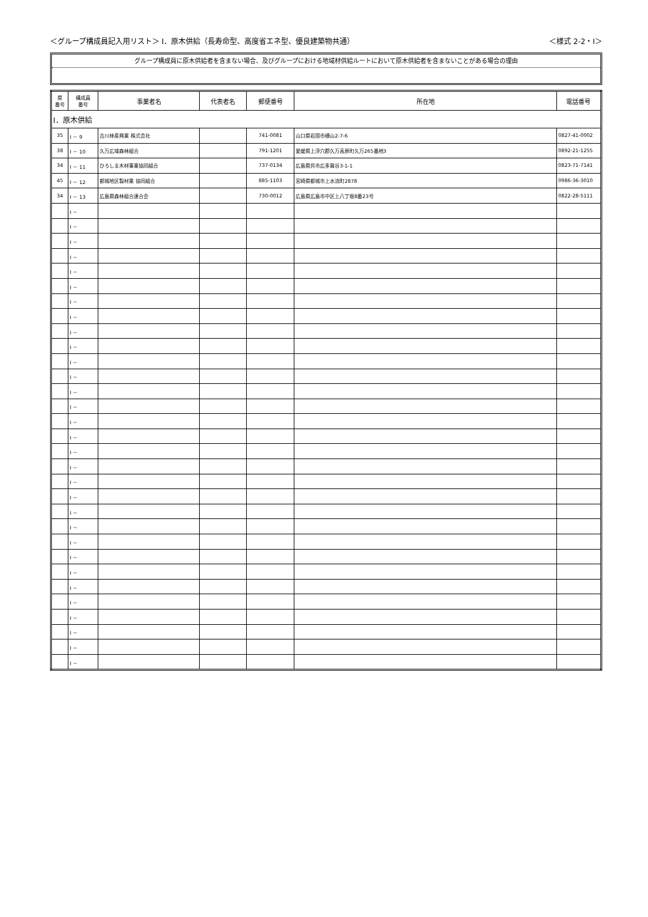＜グループ構成員記入用リスト＞ Ⅰ．原木供給（長寿命型、高度省エネ型、優良建築物共通） ＜様式 2-2・Ⅰ＞
グループ構成員に原木供給者を含まない場合、及びグループにおける地域材供給ルートにおいて原木供給者を含まないことがある場合の理由
| 県 番号 | 構成員 番号 | 事業者名 | 代表者名 | 郵便番号 | 所在地 | 電話番号 |
| --- | --- | --- | --- | --- | --- | --- |
| Ⅰ．原木供給 | | | | | | |
| 35 | Ⅰ － 9 | 吉川林産興業 株式会社 | | 741-0081 | 山口県岩国市横山2-7-6 | 0827-41-0002 |
| 38 | Ⅰ － 10 | 久万広域森林組合 | | 791-1201 | 愛媛県上浮穴郡久万高原町久万265番地3 | 0892-21-1255 |
| 34 | Ⅰ － 11 | ひろしま木材事業協同組合 | | 737-0134 | 広島県呉市広多賀谷3-1-1 | 0823-71-7141 |
| 45 | Ⅰ － 12 | 都城地区製材業 協同組合 | | 885-1103 | 宮崎県都城市上水流町2878 | 0986-36-3010 |
| 34 | Ⅰ － 13 | 広島県森林組合連合会 | | 730-0012 | 広島県広島市中区上八丁堀8番23号 | 0822-28-5111 |
| | Ⅰ － | | | | | |
| | Ⅰ － | | | | | |
| | Ⅰ － | | | | | |
| | Ⅰ － | | | | | |
| | Ⅰ － | | | | | |
| | Ⅰ － | | | | | |
| | Ⅰ － | | | | | |
| | Ⅰ － | | | | | |
| | Ⅰ － | | | | | |
| | Ⅰ － | | | | | |
| | Ⅰ － | | | | | |
| | Ⅰ － | | | | | |
| | Ⅰ － | | | | | |
| | Ⅰ － | | | | | |
| | Ⅰ － | | | | | |
| | Ⅰ － | | | | | |
| | Ⅰ － | | | | | |
| | Ⅰ － | | | | | |
| | Ⅰ － | | | | | |
| | Ⅰ － | | | | | |
| | Ⅰ － | | | | | |
| | Ⅰ － | | | | | |
| | Ⅰ － | | | | | |
| | Ⅰ － | | | | | |
| | Ⅰ － | | | | | |
| | Ⅰ － | | | | | |
| | Ⅰ － | | | | | |
| | Ⅰ － | | | | | |
| | Ⅰ － | | | | | |
| | Ⅰ － | | | | | |
| | Ⅰ － | | | | | |